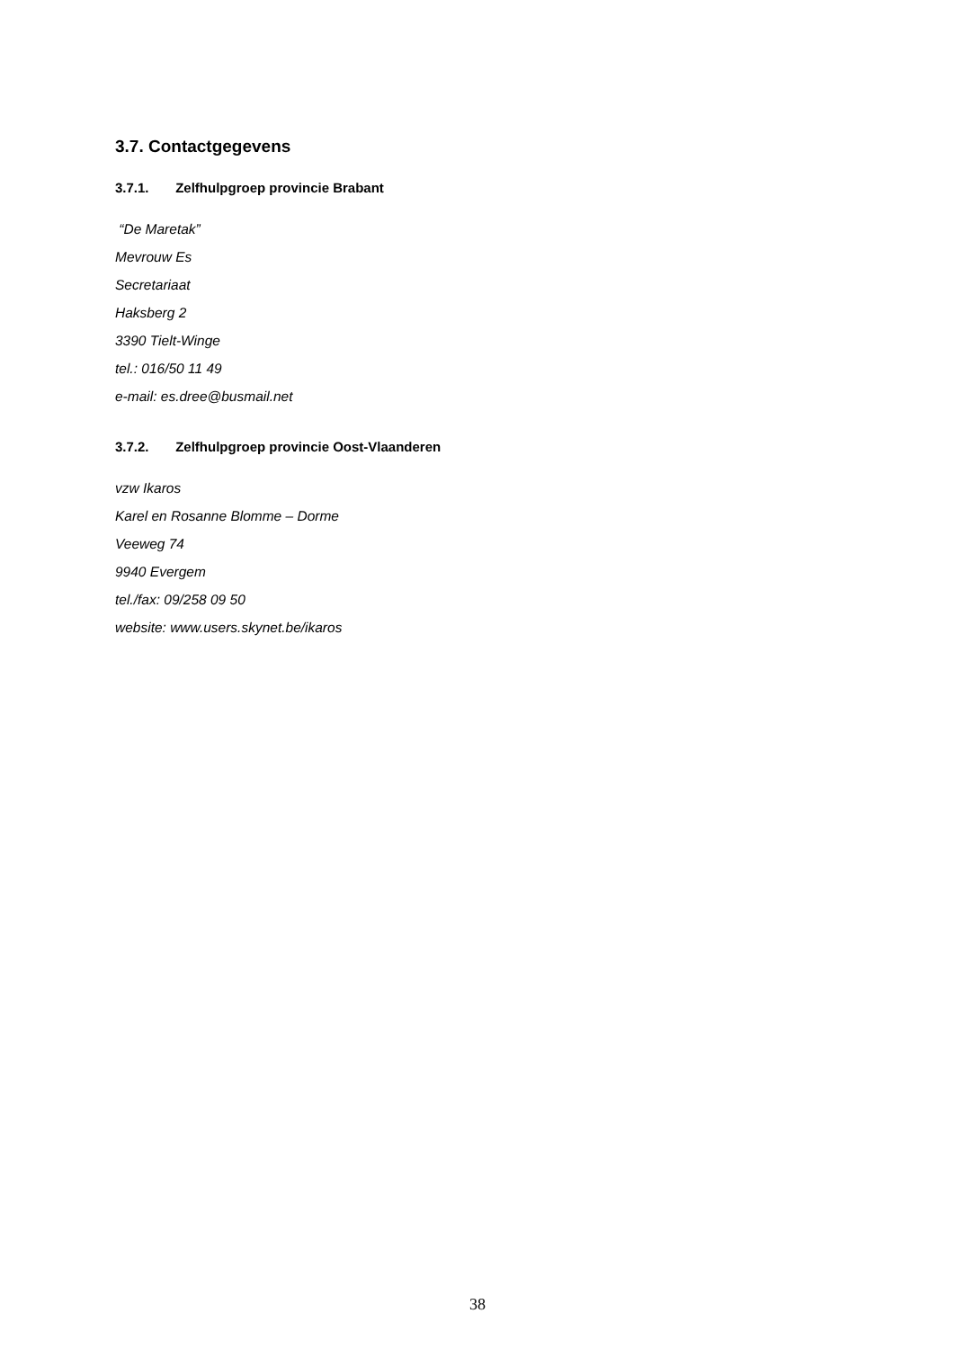3.7. Contactgegevens
3.7.1. Zelfhulpgroep provincie Brabant
“De Maretak”
Mevrouw Es
Secretariaat
Haksberg 2
3390 Tielt-Winge
tel.: 016/50 11 49
e-mail: es.dree@busmail.net
3.7.2. Zelfhulpgroep provincie Oost-Vlaanderen
vzw Ikaros
Karel en Rosanne Blomme – Dorme
Veeweg 74
9940 Evergem
tel./fax: 09/258 09 50
website: www.users.skynet.be/ikaros
38